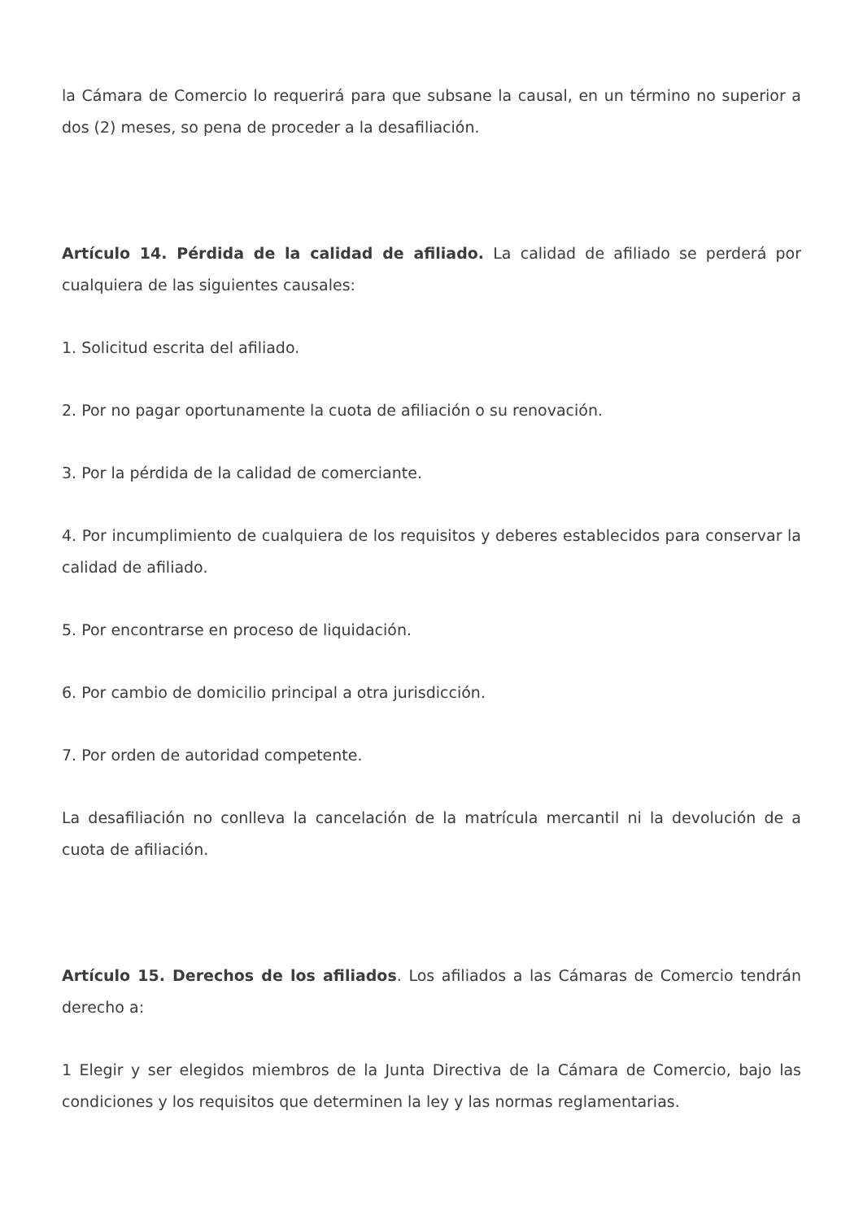la Cámara de Comercio lo requerirá para que subsane la causal, en un término no superior a dos (2) meses, so pena de proceder a la desafiliación.
Artículo 14. Pérdida de la calidad de afiliado. La calidad de afiliado se perderá por cualquiera de las siguientes causales:
1. Solicitud escrita del afiliado.
2. Por no pagar oportunamente la cuota de afiliación o su renovación.
3. Por la pérdida de la calidad de comerciante.
4. Por incumplimiento de cualquiera de los requisitos y deberes establecidos para conservar la calidad de afiliado.
5. Por encontrarse en proceso de liquidación.
6. Por cambio de domicilio principal a otra jurisdicción.
7. Por orden de autoridad competente.
La desafiliación no conlleva la cancelación de la matrícula mercantil ni la devolución de a cuota de afiliación.
Artículo 15. Derechos de los afiliados. Los afiliados a las Cámaras de Comercio tendrán derecho a:
1 Elegir y ser elegidos miembros de la Junta Directiva de la Cámara de Comercio, bajo las condiciones y los requisitos que determinen la ley y las normas reglamentarias.